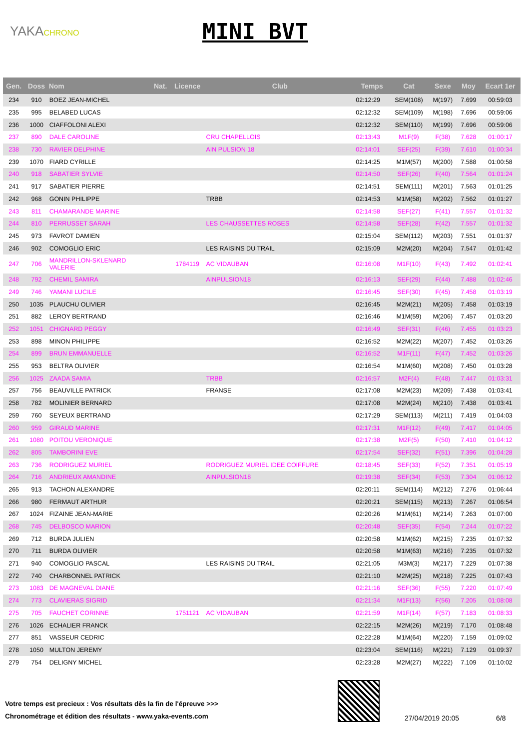YAKACHRONO
MINI BVT
| Gen. | Doss | Nom | Nat. | Licence | Club | Temps | Cat | Sexe | Moy | Ecart 1er |
| --- | --- | --- | --- | --- | --- | --- | --- | --- | --- | --- |
| 234 | 910 | BOEZ JEAN-MICHEL | | | | 02:12:29 | SEM(108) | M(197) | 7.699 | 00:59:03 |
| 235 | 995 | BELABED LUCAS | | | | 02:12:32 | SEM(109) | M(198) | 7.696 | 00:59:06 |
| 236 | 1000 | CIAFFOLONI ALEXI | | | | 02:12:32 | SEM(110) | M(199) | 7.696 | 00:59:06 |
| 237 | 890 | DALE CAROLINE | | | CRU CHAPELLOIS | 02:13:43 | M1F(9) | F(38) | 7.628 | 01:00:17 |
| 238 | 730 | RAVIER DELPHINE | | | AIN PULSION 18 | 02:14:01 | SEF(25) | F(39) | 7.610 | 01:00:34 |
| 239 | 1070 | FIARD CYRILLE | | | | 02:14:25 | M1M(57) | M(200) | 7.588 | 01:00:58 |
| 240 | 918 | SABATIER SYLVIE | | | | 02:14:50 | SEF(26) | F(40) | 7.564 | 01:01:24 |
| 241 | 917 | SABATIER PIERRE | | | | 02:14:51 | SEM(111) | M(201) | 7.563 | 01:01:25 |
| 242 | 968 | GONIN PHILIPPE | | | TRBB | 02:14:53 | M1M(58) | M(202) | 7.562 | 01:01:27 |
| 243 | 811 | CHAMARANDE MARINE | | | | 02:14:58 | SEF(27) | F(41) | 7.557 | 01:01:32 |
| 244 | 810 | PERRUSSET SARAH | | | LES CHAUSSETTES ROSES | 02:14:58 | SEF(28) | F(42) | 7.557 | 01:01:32 |
| 245 | 973 | FAVROT DAMIEN | | | | 02:15:04 | SEM(112) | M(203) | 7.551 | 01:01:37 |
| 246 | 902 | COMOGLIO ERIC | | | LES RAISINS DU TRAIL | 02:15:09 | M2M(20) | M(204) | 7.547 | 01:01:42 |
| 247 | 706 | MANDRILLON-SKLENARD VALERIE | | 1784119 | AC VIDAUBAN | 02:16:08 | M1F(10) | F(43) | 7.492 | 01:02:41 |
| 248 | 792 | CHEMIL SAMIRA | | | AINPULSION18 | 02:16:13 | SEF(29) | F(44) | 7.488 | 01:02:46 |
| 249 | 746 | YAMANI LUCILE | | | | 02:16:45 | SEF(30) | F(45) | 7.458 | 01:03:19 |
| 250 | 1035 | PLAUCHU OLIVIER | | | | 02:16:45 | M2M(21) | M(205) | 7.458 | 01:03:19 |
| 251 | 882 | LEROY BERTRAND | | | | 02:16:46 | M1M(59) | M(206) | 7.457 | 01:03:20 |
| 252 | 1051 | CHIGNARD PEGGY | | | | 02:16:49 | SEF(31) | F(46) | 7.455 | 01:03:23 |
| 253 | 898 | MINON PHILIPPE | | | | 02:16:52 | M2M(22) | M(207) | 7.452 | 01:03:26 |
| 254 | 899 | BRUN EMMANUELLE | | | | 02:16:52 | M1F(11) | F(47) | 7.452 | 01:03:26 |
| 255 | 953 | BELTRA OLIVIER | | | | 02:16:54 | M1M(60) | M(208) | 7.450 | 01:03:28 |
| 256 | 1025 | ZAADA SAMIA | | | TRBB | 02:16:57 | M2F(4) | F(48) | 7.447 | 01:03:31 |
| 257 | 756 | BEAUVILLE PATRICK | | | FRANSE | 02:17:08 | M2M(23) | M(209) | 7.438 | 01:03:41 |
| 258 | 782 | MOLINIER BERNARD | | | | 02:17:08 | M2M(24) | M(210) | 7.438 | 01:03:41 |
| 259 | 760 | SEYEUX BERTRAND | | | | 02:17:29 | SEM(113) | M(211) | 7.419 | 01:04:03 |
| 260 | 959 | GIRAUD MARINE | | | | 02:17:31 | M1F(12) | F(49) | 7.417 | 01:04:05 |
| 261 | 1080 | POITOU VERONIQUE | | | | 02:17:38 | M2F(5) | F(50) | 7.410 | 01:04:12 |
| 262 | 805 | TAMBORINI EVE | | | | 02:17:54 | SEF(32) | F(51) | 7.396 | 01:04:28 |
| 263 | 736 | RODRIGUEZ MURIEL | | | RODRIGUEZ MURIEL IDEE COIFFURE | 02:18:45 | SEF(33) | F(52) | 7.351 | 01:05:19 |
| 264 | 716 | ANDRIEUX AMANDINE | | | AINPULSION18 | 02:19:38 | SEF(34) | F(53) | 7.304 | 01:06:12 |
| 265 | 913 | TACHON ALEXANDRE | | | | 02:20:11 | SEM(114) | M(212) | 7.276 | 01:06:44 |
| 266 | 980 | FERMAUT ARTHUR | | | | 02:20:21 | SEM(115) | M(213) | 7.267 | 01:06:54 |
| 267 | 1024 | FIZAINE JEAN-MARIE | | | | 02:20:26 | M1M(61) | M(214) | 7.263 | 01:07:00 |
| 268 | 745 | DELBOSCO MARION | | | | 02:20:48 | SEF(35) | F(54) | 7.244 | 01:07:22 |
| 269 | 712 | BURDA JULIEN | | | | 02:20:58 | M1M(62) | M(215) | 7.235 | 01:07:32 |
| 270 | 711 | BURDA OLIVIER | | | | 02:20:58 | M1M(63) | M(216) | 7.235 | 01:07:32 |
| 271 | 940 | COMOGLIO PASCAL | | | LES RAISINS DU TRAIL | 02:21:05 | M3M(3) | M(217) | 7.229 | 01:07:38 |
| 272 | 740 | CHARBONNEL PATRICK | | | | 02:21:10 | M2M(25) | M(218) | 7.225 | 01:07:43 |
| 273 | 1083 | DE MAGNEVAL DIANE | | | | 02:21:16 | SEF(36) | F(55) | 7.220 | 01:07:49 |
| 274 | 773 | CLAVIERAS SIGRID | | | | 02:21:34 | M1F(13) | F(56) | 7.205 | 01:08:08 |
| 275 | 705 | FAUCHET CORINNE | | 1751121 | AC VIDAUBAN | 02:21:59 | M1F(14) | F(57) | 7.183 | 01:08:33 |
| 276 | 1026 | ECHALIER FRANCK | | | | 02:22:15 | M2M(26) | M(219) | 7.170 | 01:08:48 |
| 277 | 851 | VASSEUR CEDRIC | | | | 02:22:28 | M1M(64) | M(220) | 7.159 | 01:09:02 |
| 278 | 1050 | MULTON JEREMY | | | | 02:23:04 | SEM(116) | M(221) | 7.129 | 01:09:37 |
| 279 | 754 | DELIGNY MICHEL | | | | 02:23:28 | M2M(27) | M(222) | 7.109 | 01:10:02 |
Votre temps est precieux : Vos résultats dès la fin de l'épreuve >>>
Chronométrage et édition des résultats - www.yaka-events.com
27/04/2019 20:05 6/8